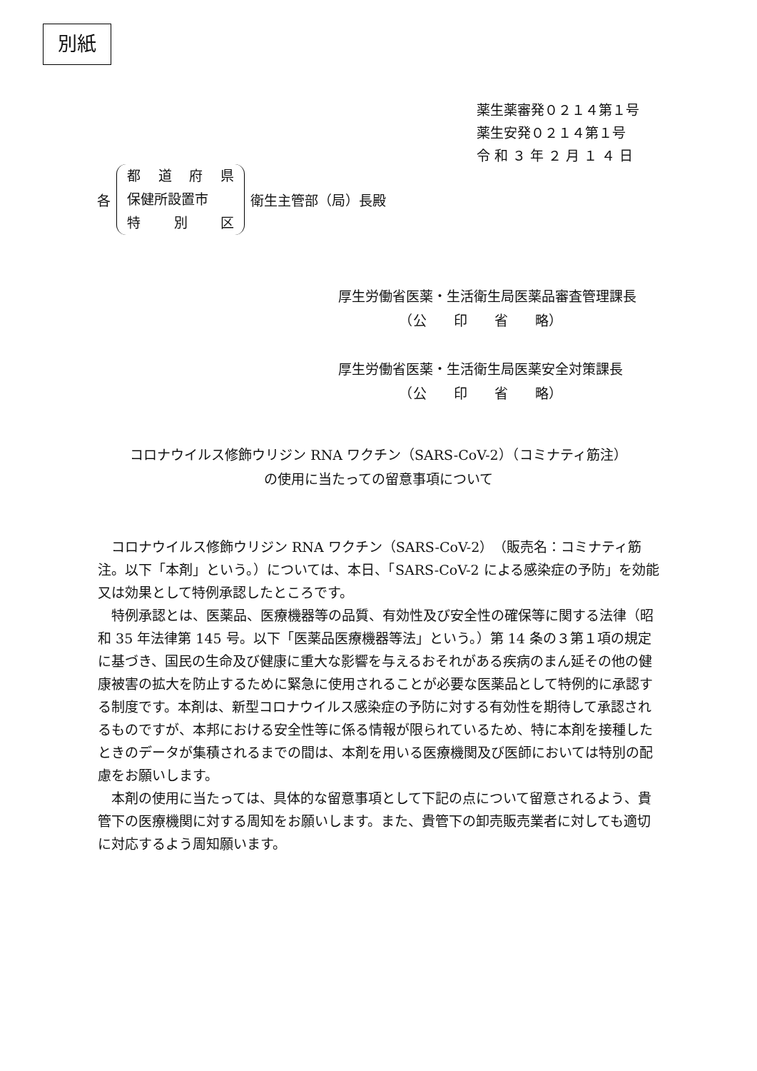別紙
薬生薬審発０２１４第１号
薬生安発０２１４第１号
令 和 ３ 年 ２ 月 １ ４ 日
各
都道府県
保健所設置市
特 別 区
衛生主管部（局）長殿
厚生労働省医薬・生活衛生局医薬品審査管理課長
　　　　　（公　　印　　省　　略）
厚生労働省医薬・生活衛生局医薬安全対策課長
　　　　　（公　　印　　省　　略）
コロナウイルス修飾ウリジン RNA ワクチン（SARS-CoV-2）（コミナティ筋注）
の使用に当たっての留意事項について
コロナウイルス修飾ウリジン RNA ワクチン（SARS-CoV-2）（販売名：コミナティ筋注。以下「本剤」という。）については、本日、「SARS-CoV-2 による感染症の予防」を効能又は効果として特例承認したところです。
特例承認とは、医薬品、医療機器等の品質、有効性及び安全性の確保等に関する法律（昭和 35 年法律第 145 号。以下「医薬品医療機器等法」という。）第 14 条の３第１項の規定に基づき、国民の生命及び健康に重大な影響を与えるおそれがある疾病のまん延その他の健康被害の拡大を防止するために緊急に使用されることが必要な医薬品として特例的に承認する制度です。本剤は、新型コロナウイルス感染症の予防に対する有効性を期待して承認されるものですが、本邦における安全性等に係る情報が限られているため、特に本剤を接種したときのデータが集積されるまでの間は、本剤を用いる医療機関及び医師においては特別の配慮をお願いします。
本剤の使用に当たっては、具体的な留意事項として下記の点について留意されるよう、貴管下の医療機関に対する周知をお願いします。また、貴管下の卸売販売業者に対しても適切に対応するよう周知願います。